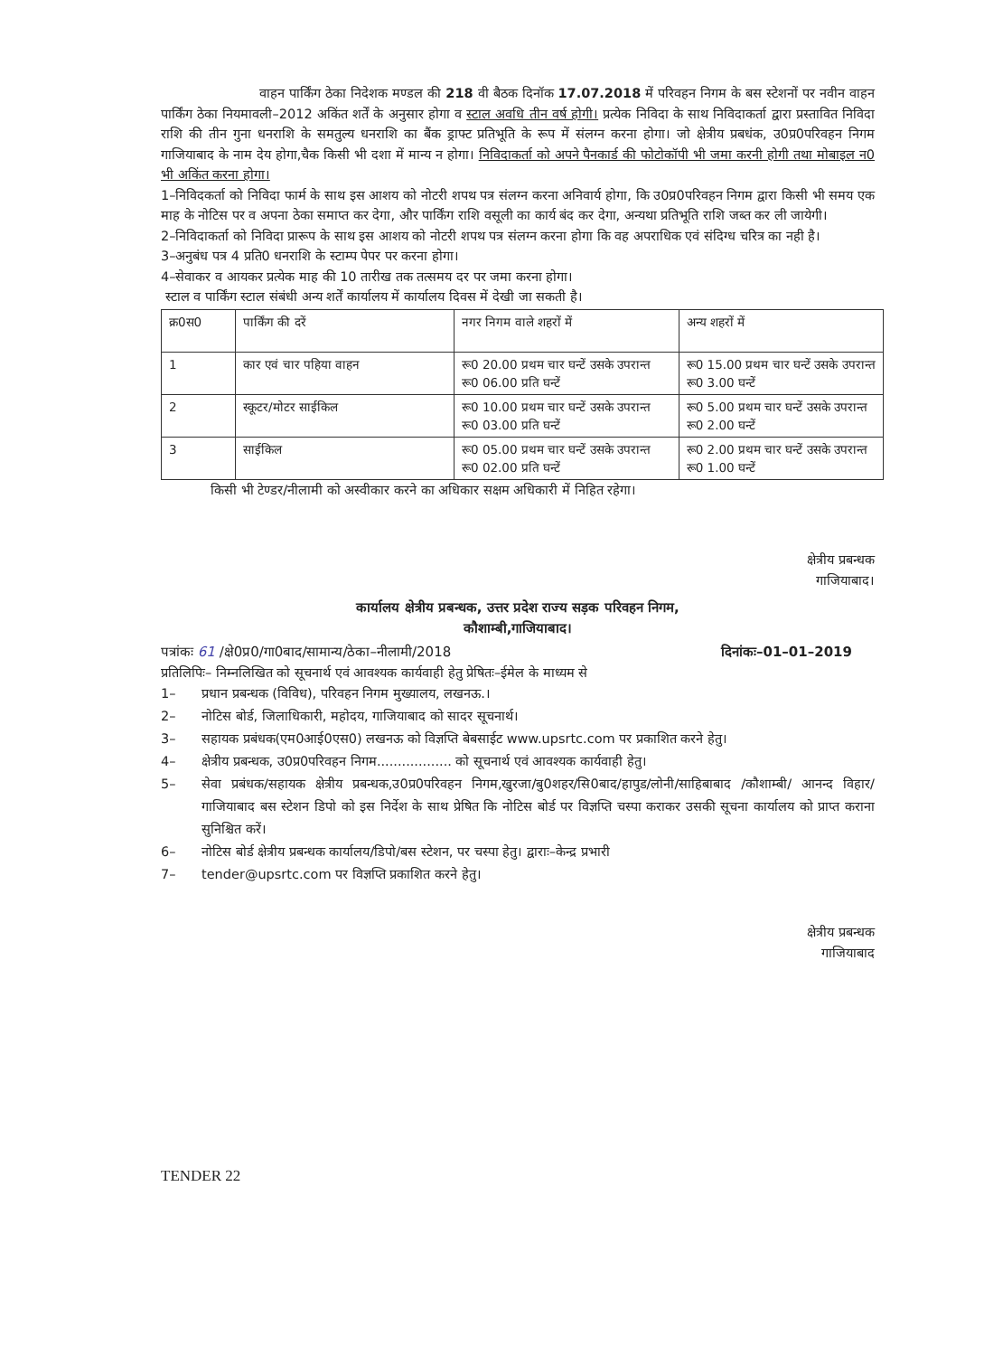वाहन पार्किंग ठेका निदेशक मण्डल की 218 वी बैठक दिनॉक 17.07.2018 में परिवहन निगम के बस स्टेशनों पर नवीन वाहन पार्किंग ठेका नियमावली–2012 अकिंत शर्तें के अनुसार होगा व स्टाल अवधि तीन वर्ष होगी। प्रत्येक निविदा के साथ निविदाकर्ता द्वारा प्रस्तावित निविदा राशि की तीन गुना धनराशि के समतुल्य धनराशि का बैंक ड्राफ्ट प्रतिभूति के रूप में संलग्न करना होगा। जो क्षेत्रीय प्रबधंक, उ0प्र0परिवहन निगम गाजियाबाद के नाम देय होगा,चैक किसी भी दशा में मान्य न होगा। निविदाकर्ता को अपने पैनकार्ड की फोटोकॉपी भी जमा करनी होगी तथा मोबाइल न0 भी अकिंत करना होगा।
1–निविदकर्ता को निविदा फार्म के साथ इस आशय को नोटरी शपथ पत्र संलग्न करना अनिवार्य होगा, कि उ0प्र0परिवहन निगम द्वारा किसी भी समय एक माह के नोटिस पर व अपना ठेका समाप्त कर देगा, और पार्किंग राशि वसूली का कार्य बंद कर देगा, अन्यथा प्रतिभूति राशि जब्त कर ली जायेगी।
2–निविदाकर्ता को निविदा प्रारूप के साथ इस आशय को नोटरी शपथ पत्र संलग्न करना होगा कि वह अपराधिक एवं संदिग्ध चरित्र का नही है।
3–अनुबंध पत्र 4 प्रति0 धनराशि के स्टाम्प पेपर पर करना होगा।
4–सेवाकर व आयकर प्रत्येक माह की 10 तारीख तक तत्समय दर पर जमा करना होगा।
स्टाल व पार्किंग स्टाल संबंधी अन्य शर्तें कार्यालय में कार्यालय दिवस में देखी जा सकती है।
| क्र0स0 | पार्किंग की दरें | नगर निगम वाले शहरों में | अन्य शहरों में |
| 1 | कार एवं चार पहिया वाहन | रू0 20.00 प्रथम चार घन्टें उसके उपरान्त रू0 06.00 प्रति घन्टें | रू0 15.00 प्रथम चार घन्टें उसके उपरान्त रू0 3.00 घन्टें |
| 2 | स्कूटर/मोटर साईकिल | रू0 10.00 प्रथम चार घन्टें उसके उपरान्त रू0 03.00 प्रति घन्टें | रू0 5.00 प्रथम चार घन्टें उसके उपरान्त रू0 2.00 घन्टें |
| 3 | साईकिल | रू0 05.00 प्रथम चार घन्टें उसके उपरान्त रू0 02.00 प्रति घन्टें | रू0 2.00 प्रथम चार घन्टें उसके उपरान्त रू0 1.00 घन्टें |
किसी भी टेण्डर/नीलामी को अस्वीकार करने का अधिकार सक्षम अधिकारी में निहित रहेगा।
क्षेत्रीय प्रबन्धक
गाजियाबाद।
कार्यालय क्षेत्रीय प्रबन्धक, उत्तर प्रदेश राज्य सड़क परिवहन निगम,
कौशाम्बी,गाजियाबाद।
पत्रांकः 61 /क्षे0प्र0/गा0बाद/सामान्य/ठेका–नीलामी/2018 दिनांकः–01–01–2019
प्रतिलिपिः– निम्नलिखित को सूचनार्थ एवं आवश्यक कार्यवाही हेतु प्रेषितः–ईमेल के माध्यम से
1– प्रधान प्रबन्धक (विविध), परिवहन निगम मुख्यालय, लखनऊ.।
2– नोटिस बोर्ड, जिलाधिकारी, महोदय, गाजियाबाद को सादर सूचनार्थ।
3– सहायक प्रबंधक(एम0आई0एस0) लखनऊ को विज्ञप्ति बेबसाईट www.upsrtc.com पर प्रकाशित करने हेतु।
4– क्षेत्रीय प्रबन्धक, उ0प्र0परिवहन निगम.................. को सूचनार्थ एवं आवश्यक कार्यवाही हेतु।
5– सेवा प्रबंधक/सहायक क्षेत्रीय प्रबन्धक,उ0प्र0परिवहन निगम,खुरजा/बु0शहर/सि0बाद/हापुड/लोनी/साहिबाबाद /कौशाम्बी/ आनन्द विहार/गाजियाबाद बस स्टेशन डिपो को इस निर्देश के साथ प्रेषित कि नोटिस बोर्ड पर विज्ञप्ति चस्पा कराकर उसकी सूचना कार्यालय को प्राप्त कराना सुनिश्चित करें।
6– नोटिस बोर्ड क्षेत्रीय प्रबन्धक कार्यालय/डिपो/बस स्टेशन, पर चस्पा हेतु। द्वाराः–केन्द्र प्रभारी
7– tender@upsrtc.com पर विज्ञप्ति प्रकाशित करने हेतु।
क्षेत्रीय प्रबन्धक
गाजियाबाद
TENDER 22